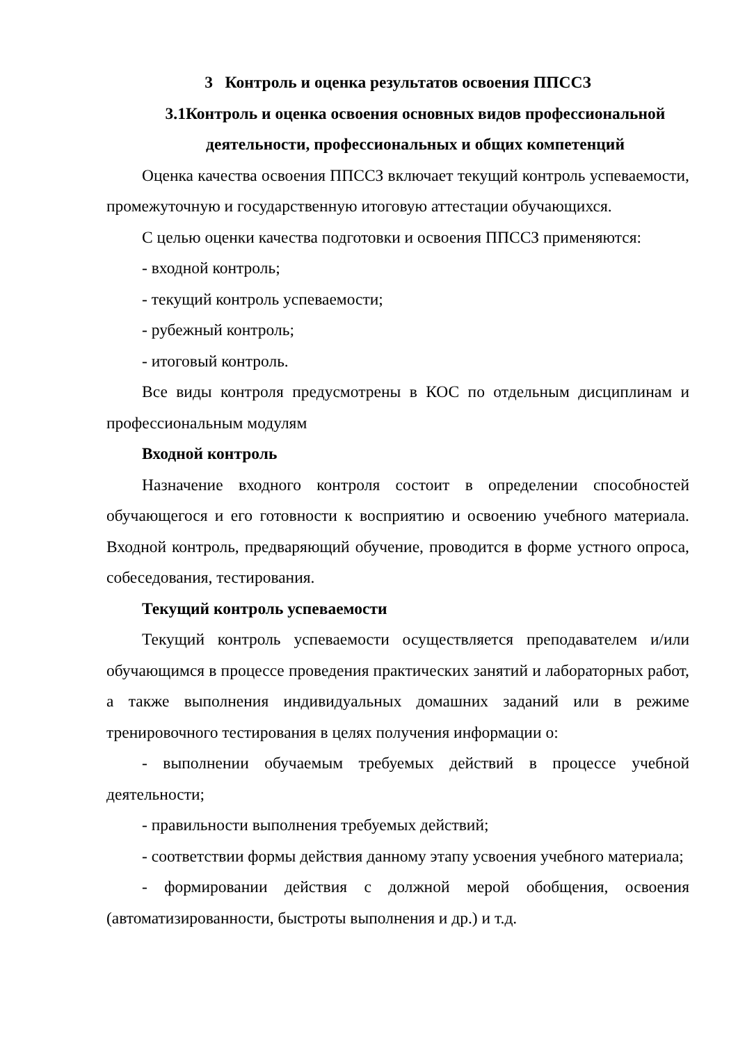3 Контроль и оценка результатов освоения ППССЗ
3.1Контроль и оценка освоения основных видов профессиональной деятельности, профессиональных и общих компетенций
Оценка качества освоения ППССЗ включает текущий контроль успеваемости, промежуточную и государственную итоговую аттестации обучающихся.
С целью оценки качества подготовки и освоения ППССЗ применяются:
- входной контроль;
- текущий контроль успеваемости;
- рубежный контроль;
- итоговый контроль.
Все виды контроля предусмотрены в КОС по отдельным дисциплинам и профессиональным модулям
Входной контроль
Назначение входного контроля состоит в определении способностей обучающегося и его готовности к восприятию и освоению учебного материала. Входной контроль, предваряющий обучение, проводится в форме устного опроса, собеседования, тестирования.
Текущий контроль успеваемости
Текущий контроль успеваемости осуществляется преподавателем и/или обучающимся в процессе проведения практических занятий и лабораторных работ, а также выполнения индивидуальных домашних заданий или в режиме тренировочного тестирования в целях получения информации о:
- выполнении обучаемым требуемых действий в процессе учебной деятельности;
- правильности выполнения требуемых действий;
- соответствии формы действия данному этапу усвоения учебного материала;
- формировании действия с должной мерой обобщения, освоения (автоматизированности, быстроты выполнения и др.) и т.д.